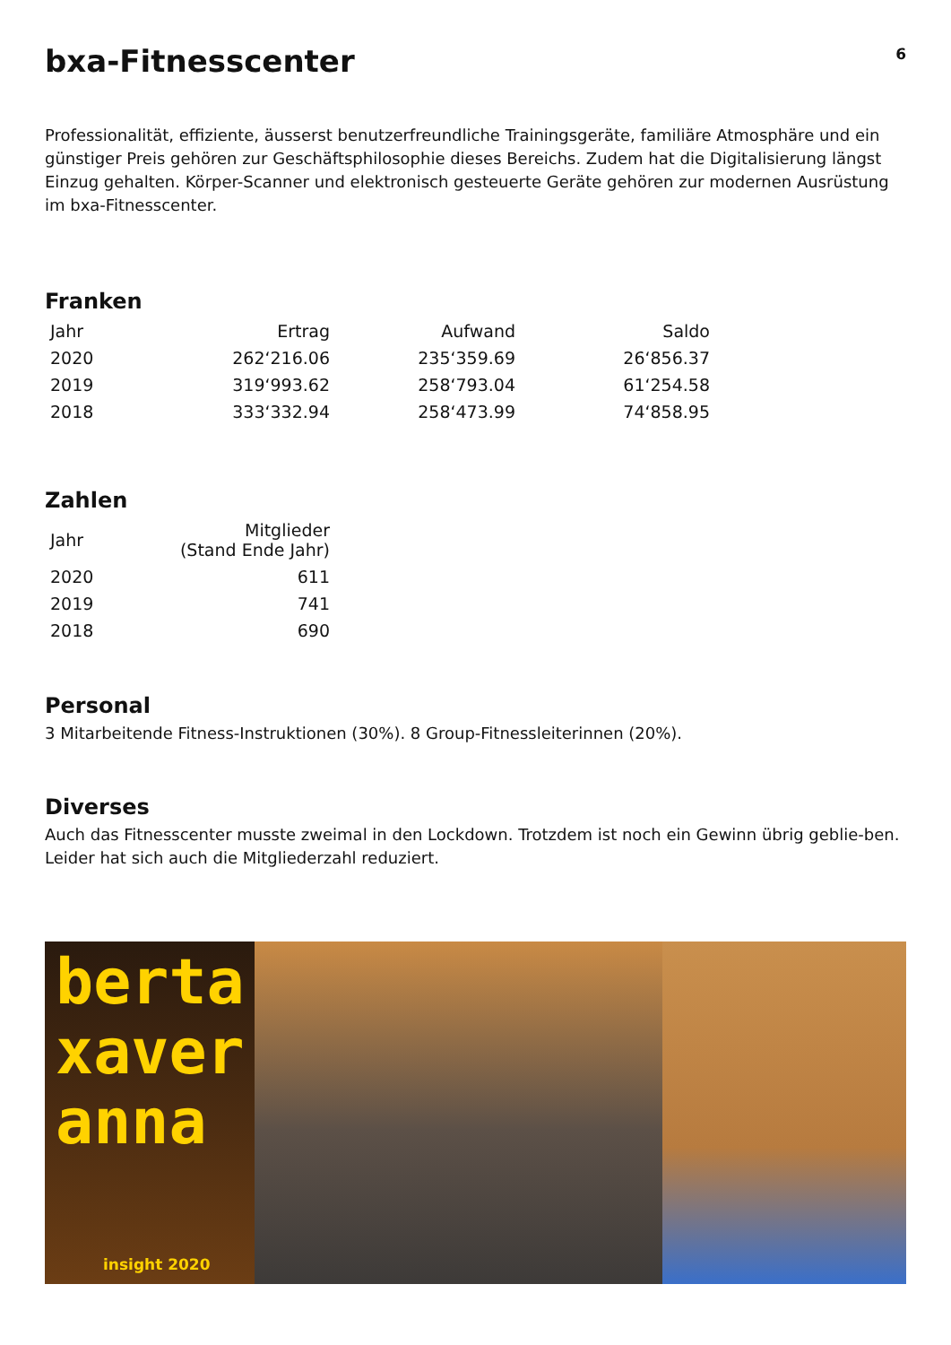6
bxa-Fitnesscenter
Professionalität, effiziente, äusserst benutzerfreundliche Trainingsgeräte, familiäre Atmosphäre und ein günstiger Preis gehören zur Geschäftsphilosophie dieses Bereichs. Zudem hat die Digitalisierung längst Einzug gehalten. Körper-Scanner und elektronisch gesteuerte Geräte gehören zur modernen Ausrüstung im bxa-Fitnesscenter.
Franken
| Jahr | Ertrag | Aufwand | Saldo |
| --- | --- | --- | --- |
| 2020 | 262‘216.06 | 235‘359.69 | 26‘856.37 |
| 2019 | 319‘993.62 | 258‘793.04 | 61‘254.58 |
| 2018 | 333‘332.94 | 258‘473.99 | 74‘858.95 |
Zahlen
| Jahr | Mitglieder (Stand Ende Jahr) |
| --- | --- |
| 2020 | 611 |
| 2019 | 741 |
| 2018 | 690 |
Personal
3 Mitarbeitende Fitness-Instruktionen (30%). 8 Group-Fitnessleiterinnen (20%).
Diverses
Auch das Fitnesscenter musste zweimal in den Lockdown. Trotzdem ist noch ein Gewinn übrig geblie-ben. Leider hat sich auch die Mitgliederzahl reduziert.
berta
xaver
anna
insight 2020